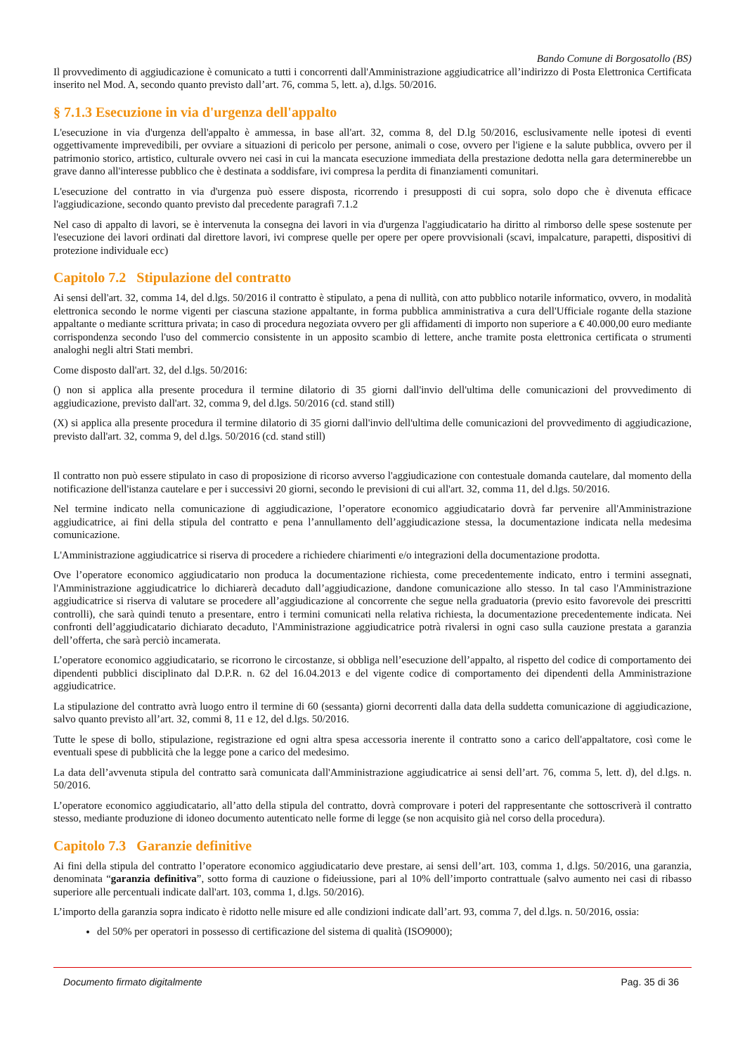Bando Comune di Borgosatollo (BS)
Il provvedimento di aggiudicazione è comunicato a tutti i concorrenti dall'Amministrazione aggiudicatrice all’indirizzo di Posta Elettronica Certificata inserito nel Mod. A, secondo quanto previsto dall’art. 76, comma 5, lett. a), d.lgs. 50/2016.
§ 7.1.3 Esecuzione in via d'urgenza dell'appalto
L'esecuzione in via d'urgenza dell'appalto è ammessa, in base all'art. 32, comma 8, del D.lg 50/2016, esclusivamente nelle ipotesi di eventi oggettivamente imprevedibili, per ovviare a situazioni di pericolo per persone, animali o cose, ovvero per l'igiene e la salute pubblica, ovvero per il patrimonio storico, artistico, culturale ovvero nei casi in cui la mancata esecuzione immediata della prestazione dedotta nella gara determinerebbe un grave danno all'interesse pubblico che è destinata a soddisfare, ivi compresa la perdita di finanziamenti comunitari.
L'esecuzione del contratto in via d'urgenza può essere disposta, ricorrendo i presupposti di cui sopra, solo dopo che è divenuta efficace l'aggiudicazione, secondo quanto previsto dal precedente paragrafi 7.1.2
Nel caso di appalto di lavori, se è intervenuta la consegna dei lavori in via d'urgenza l'aggiudicatario ha diritto al rimborso delle spese sostenute per l'esecuzione dei lavori ordinati dal direttore lavori, ivi comprese quelle per opere per opere provvisionali (scavi, impalcature, parapetti, dispositivi di protezione individuale ecc)
Capitolo 7.2 Stipulazione del contratto
Ai sensi dell'art. 32, comma 14, del d.lgs. 50/2016 il contratto è stipulato, a pena di nullità, con atto pubblico notarile informatico, ovvero, in modalità elettronica secondo le norme vigenti per ciascuna stazione appaltante, in forma pubblica amministrativa a cura dell'Ufficiale rogante della stazione appaltante o mediante scrittura privata; in caso di procedura negoziata ovvero per gli affidamenti di importo non superiore a € 40.000,00 euro mediante corrispondenza secondo l'uso del commercio consistente in un apposito scambio di lettere, anche tramite posta elettronica certificata o strumenti analoghi negli altri Stati membri.
Come disposto dall'art. 32, del d.lgs. 50/2016:
() non si applica alla presente procedura il termine dilatorio di 35 giorni dall'invio dell'ultima delle comunicazioni del provvedimento di aggiudicazione, previsto dall'art. 32, comma 9, del d.lgs. 50/2016 (cd. stand still)
(X) si applica alla presente procedura il termine dilatorio di 35 giorni dall'invio dell'ultima delle comunicazioni del provvedimento di aggiudicazione, previsto dall'art. 32, comma 9, del d.lgs. 50/2016 (cd. stand still)
Il contratto non può essere stipulato in caso di proposizione di ricorso avverso l'aggiudicazione con contestuale domanda cautelare, dal momento della notificazione dell'istanza cautelare e per i successivi 20 giorni, secondo le previsioni di cui all'art. 32, comma 11, del d.lgs. 50/2016.
Nel termine indicato nella comunicazione di aggiudicazione, l’operatore economico aggiudicatario dovrà far pervenire all'Amministrazione aggiudicatrice, ai fini della stipula del contratto e pena l’annullamento dell’aggiudicazione stessa, la documentazione indicata nella medesima comunicazione.
L'Amministrazione aggiudicatrice si riserva di procedere a richiedere chiarimenti e/o integrazioni della documentazione prodotta.
Ove l’operatore economico aggiudicatario non produca la documentazione richiesta, come precedentemente indicato, entro i termini assegnati, l'Amministrazione aggiudicatrice lo dichiarerà decaduto dall’aggiudicazione, dandone comunicazione allo stesso. In tal caso l'Amministrazione aggiudicatrice si riserva di valutare se procedere all’aggiudicazione al concorrente che segue nella graduatoria (previo esito favorevole dei prescritti controlli), che sarà quindi tenuto a presentare, entro i termini comunicati nella relativa richiesta, la documentazione precedentemente indicata. Nei confronti dell’aggiudicatario dichiarato decaduto, l'Amministrazione aggiudicatrice potrà rivalersi in ogni caso sulla cauzione prestata a garanzia dell’offerta, che sarà perciò incamerata.
L’operatore economico aggiudicatario, se ricorrono le circostanze, si obbliga nell’esecuzione dell’appalto, al rispetto del codice di comportamento dei dipendenti pubblici disciplinato dal D.P.R. n. 62 del 16.04.2013 e del vigente codice di comportamento dei dipendenti della Amministrazione aggiudicatrice.
La stipulazione del contratto avrà luogo entro il termine di 60 (sessanta) giorni decorrenti dalla data della suddetta comunicazione di aggiudicazione, salvo quanto previsto all’art. 32, commi 8, 11 e 12, del d.lgs. 50/2016.
Tutte le spese di bollo, stipulazione, registrazione ed ogni altra spesa accessoria inerente il contratto sono a carico dell'appaltatore, così come le eventuali spese di pubblicità che la legge pone a carico del medesimo.
La data dell’avvenuta stipula del contratto sarà comunicata dall'Amministrazione aggiudicatrice ai sensi dell’art. 76, comma 5, lett. d), del d.lgs. n. 50/2016.
L’operatore economico aggiudicatario, all’atto della stipula del contratto, dovrà comprovare i poteri del rappresentante che sottoscriverà il contratto stesso, mediante produzione di idoneo documento autenticato nelle forme di legge (se non acquisito già nel corso della procedura).
Capitolo 7.3 Garanzie definitive
Ai fini della stipula del contratto l’operatore economico aggiudicatario deve prestare, ai sensi dell’art. 103, comma 1, d.lgs. 50/2016, una garanzia, denominata “garanzia definitiva”, sotto forma di cauzione o fideiussione, pari al 10% dell’importo contrattuale (salvo aumento nei casi di ribasso superiore alle percentuali indicate dall'art. 103, comma 1, d.lgs. 50/2016).
L’importo della garanzia sopra indicato è ridotto nelle misure ed alle condizioni indicate dall’art. 93, comma 7, del d.lgs. n. 50/2016, ossia:
del 50% per operatori in possesso di certificazione del sistema di qualità (ISO9000);
Documento firmato digitalmente Pag. 35 di 36